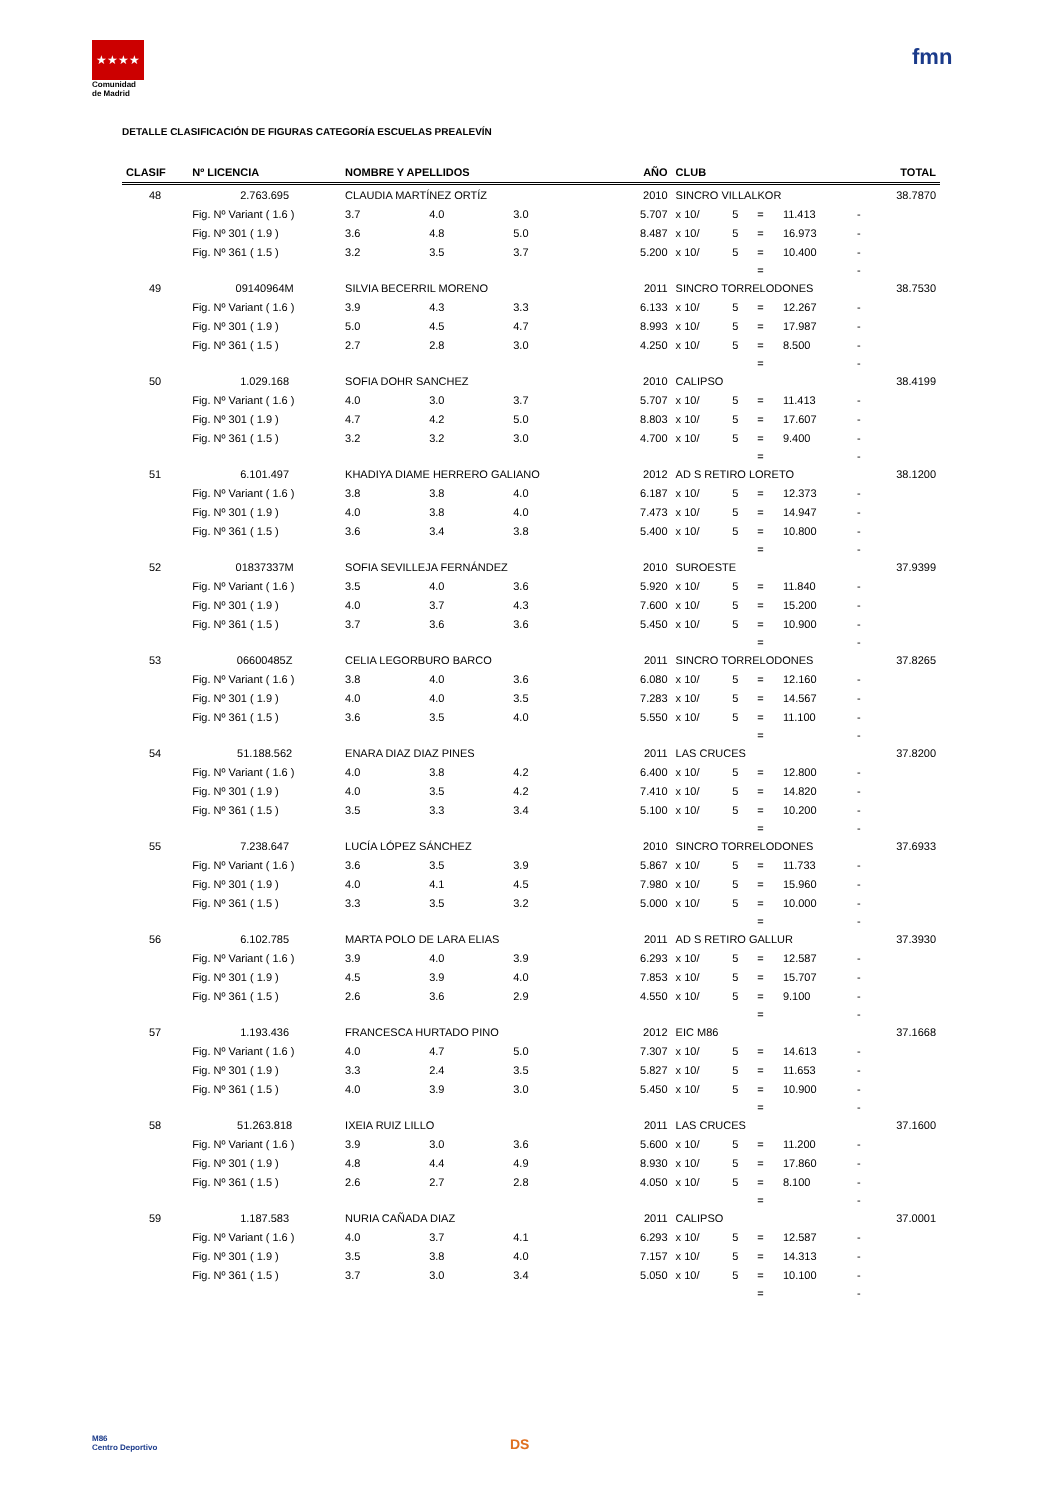★★★★
Comunidad
de Madrid
fmn
DETALLE CLASIFICACIÓN DE FIGURAS CATEGORÍA ESCUELAS PREALEVÍN
| CLASIF | Nº LICENCIA | NOMBRE Y APELLIDOS | | | | AÑO | CLUB | | | | | TOTAL |
| --- | --- | --- | --- | --- | --- | --- | --- | --- | --- | --- | --- | --- |
| 48 | 2.763.695 | CLAUDIA MARTÍNEZ ORTÍZ | | | | 2010 | SINCRO VILLALKOR | | | | | 38.7870 |
| | Fig. Nº Variant ( 1.6 ) | 3.7 | 4.0 | 3.0 | | 5.707 | x 10/ | 5 | = | 11.413 | - | |
| | Fig. Nº 301 ( 1.9 ) | 3.6 | 4.8 | 5.0 | | 8.487 | x 10/ | 5 | = | 16.973 | - | |
| | Fig. Nº 361 ( 1.5 ) | 3.2 | 3.5 | 3.7 | | 5.200 | x 10/ | 5 | = | 10.400 | - | |
| | | | | | | | | | = | | - | |
| 49 | 09140964M | SILVIA BECERRIL MORENO | | | | 2011 | SINCRO TORRELODONES | | | | | 38.7530 |
| | Fig. Nº Variant ( 1.6 ) | 3.9 | 4.3 | 3.3 | | 6.133 | x 10/ | 5 | = | 12.267 | - | |
| | Fig. Nº 301 ( 1.9 ) | 5.0 | 4.5 | 4.7 | | 8.993 | x 10/ | 5 | = | 17.987 | - | |
| | Fig. Nº 361 ( 1.5 ) | 2.7 | 2.8 | 3.0 | | 4.250 | x 10/ | 5 | = | 8.500 | - | |
| | | | | | | | | | = | | - | |
| 50 | 1.029.168 | SOFIA DOHR SANCHEZ | | | | 2010 | CALIPSO | | | | | 38.4199 |
| | Fig. Nº Variant ( 1.6 ) | 4.0 | 3.0 | 3.7 | | 5.707 | x 10/ | 5 | = | 11.413 | - | |
| | Fig. Nº 301 ( 1.9 ) | 4.7 | 4.2 | 5.0 | | 8.803 | x 10/ | 5 | = | 17.607 | - | |
| | Fig. Nº 361 ( 1.5 ) | 3.2 | 3.2 | 3.0 | | 4.700 | x 10/ | 5 | = | 9.400 | - | |
| | | | | | | | | | = | | - | |
| 51 | 6.101.497 | KHADIYA DIAME HERRERO GALIANO | | | | 2012 | AD S RETIRO LORETO | | | | | 38.1200 |
| | Fig. Nº Variant ( 1.6 ) | 3.8 | 3.8 | 4.0 | | 6.187 | x 10/ | 5 | = | 12.373 | - | |
| | Fig. Nº 301 ( 1.9 ) | 4.0 | 3.8 | 4.0 | | 7.473 | x 10/ | 5 | = | 14.947 | - | |
| | Fig. Nº 361 ( 1.5 ) | 3.6 | 3.4 | 3.8 | | 5.400 | x 10/ | 5 | = | 10.800 | - | |
| | | | | | | | | | = | | - | |
| 52 | 01837337M | SOFIA SEVILLEJA FERNÁNDEZ | | | | 2010 | SUROESTE | | | | | 37.9399 |
| | Fig. Nº Variant ( 1.6 ) | 3.5 | 4.0 | 3.6 | | 5.920 | x 10/ | 5 | = | 11.840 | - | |
| | Fig. Nº 301 ( 1.9 ) | 4.0 | 3.7 | 4.3 | | 7.600 | x 10/ | 5 | = | 15.200 | - | |
| | Fig. Nº 361 ( 1.5 ) | 3.7 | 3.6 | 3.6 | | 5.450 | x 10/ | 5 | = | 10.900 | - | |
| | | | | | | | | | = | | - | |
| 53 | 06600485Z | CELIA LEGORBURO BARCO | | | | 2011 | SINCRO TORRELODONES | | | | | 37.8265 |
| | Fig. Nº Variant ( 1.6 ) | 3.8 | 4.0 | 3.6 | | 6.080 | x 10/ | 5 | = | 12.160 | - | |
| | Fig. Nº 301 ( 1.9 ) | 4.0 | 4.0 | 3.5 | | 7.283 | x 10/ | 5 | = | 14.567 | - | |
| | Fig. Nº 361 ( 1.5 ) | 3.6 | 3.5 | 4.0 | | 5.550 | x 10/ | 5 | = | 11.100 | - | |
| | | | | | | | | | = | | - | |
| 54 | 51.188.562 | ENARA DIAZ DIAZ PINES | | | | 2011 | LAS CRUCES | | | | | 37.8200 |
| | Fig. Nº Variant ( 1.6 ) | 4.0 | 3.8 | 4.2 | | 6.400 | x 10/ | 5 | = | 12.800 | - | |
| | Fig. Nº 301 ( 1.9 ) | 4.0 | 3.5 | 4.2 | | 7.410 | x 10/ | 5 | = | 14.820 | - | |
| | Fig. Nº 361 ( 1.5 ) | 3.5 | 3.3 | 3.4 | | 5.100 | x 10/ | 5 | = | 10.200 | - | |
| | | | | | | | | | = | | - | |
| 55 | 7.238.647 | LUCÍA LÓPEZ SÁNCHEZ | | | | 2010 | SINCRO TORRELODONES | | | | | 37.6933 |
| | Fig. Nº Variant ( 1.6 ) | 3.6 | 3.5 | 3.9 | | 5.867 | x 10/ | 5 | = | 11.733 | - | |
| | Fig. Nº 301 ( 1.9 ) | 4.0 | 4.1 | 4.5 | | 7.980 | x 10/ | 5 | = | 15.960 | - | |
| | Fig. Nº 361 ( 1.5 ) | 3.3 | 3.5 | 3.2 | | 5.000 | x 10/ | 5 | = | 10.000 | - | |
| | | | | | | | | | = | | - | |
| 56 | 6.102.785 | MARTA POLO DE LARA ELIAS | | | | 2011 | AD S RETIRO GALLUR | | | | | 37.3930 |
| | Fig. Nº Variant ( 1.6 ) | 3.9 | 4.0 | 3.9 | | 6.293 | x 10/ | 5 | = | 12.587 | - | |
| | Fig. Nº 301 ( 1.9 ) | 4.5 | 3.9 | 4.0 | | 7.853 | x 10/ | 5 | = | 15.707 | - | |
| | Fig. Nº 361 ( 1.5 ) | 2.6 | 3.6 | 2.9 | | 4.550 | x 10/ | 5 | = | 9.100 | - | |
| | | | | | | | | | = | | - | |
| 57 | 1.193.436 | FRANCESCA HURTADO PINO | | | | 2012 | EIC M86 | | | | | 37.1668 |
| | Fig. Nº Variant ( 1.6 ) | 4.0 | 4.7 | 5.0 | | 7.307 | x 10/ | 5 | = | 14.613 | - | |
| | Fig. Nº 301 ( 1.9 ) | 3.3 | 2.4 | 3.5 | | 5.827 | x 10/ | 5 | = | 11.653 | - | |
| | Fig. Nº 361 ( 1.5 ) | 4.0 | 3.9 | 3.0 | | 5.450 | x 10/ | 5 | = | 10.900 | - | |
| | | | | | | | | | = | | - | |
| 58 | 51.263.818 | IXEIA RUIZ LILLO | | | | 2011 | LAS CRUCES | | | | | 37.1600 |
| | Fig. Nº Variant ( 1.6 ) | 3.9 | 3.0 | 3.6 | | 5.600 | x 10/ | 5 | = | 11.200 | - | |
| | Fig. Nº 301 ( 1.9 ) | 4.8 | 4.4 | 4.9 | | 8.930 | x 10/ | 5 | = | 17.860 | - | |
| | Fig. Nº 361 ( 1.5 ) | 2.6 | 2.7 | 2.8 | | 4.050 | x 10/ | 5 | = | 8.100 | - | |
| | | | | | | | | | = | | - | |
| 59 | 1.187.583 | NURIA CAÑADA DIAZ | | | | 2011 | CALIPSO | | | | | 37.0001 |
| | Fig. Nº Variant ( 1.6 ) | 4.0 | 3.7 | 4.1 | | 6.293 | x 10/ | 5 | = | 12.587 | - | |
| | Fig. Nº 301 ( 1.9 ) | 3.5 | 3.8 | 4.0 | | 7.157 | x 10/ | 5 | = | 14.313 | - | |
| | Fig. Nº 361 ( 1.5 ) | 3.7 | 3.0 | 3.4 | | 5.050 | x 10/ | 5 | = | 10.100 | - | |
| | | | | | | | | | = | | - | |
M86
Centro Deportivo
DS